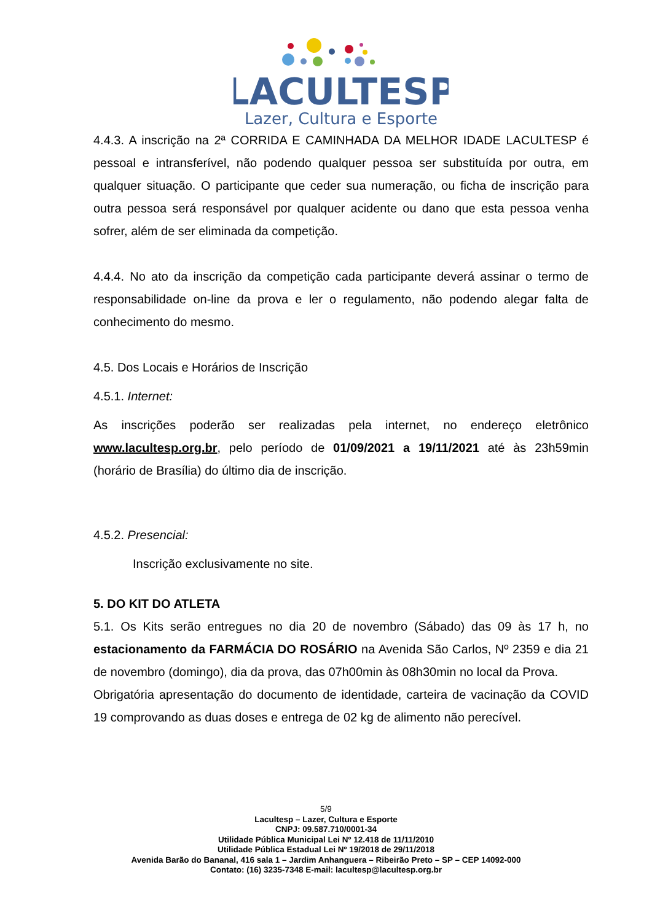LACULTESP
Lazer, Cultura e Esporte
4.4.3. A inscrição na 2ª CORRIDA E CAMINHADA DA MELHOR IDADE LACULTESP é pessoal e intransferível, não podendo qualquer pessoa ser substituída por outra, em qualquer situação. O participante que ceder sua numeração, ou ficha de inscrição para outra pessoa será responsável por qualquer acidente ou dano que esta pessoa venha sofrer, além de ser eliminada da competição.
4.4.4. No ato da inscrição da competição cada participante deverá assinar o termo de responsabilidade on-line da prova e ler o regulamento, não podendo alegar falta de conhecimento do mesmo.
4.5. Dos Locais e Horários de Inscrição
4.5.1. Internet:
As inscrições poderão ser realizadas pela internet, no endereço eletrônico www.lacultesp.org.br, pelo período de 01/09/2021 a 19/11/2021 até às 23h59min (horário de Brasília) do último dia de inscrição.
4.5.2. Presencial:
Inscrição exclusivamente no site.
5. DO KIT DO ATLETA
5.1. Os Kits serão entregues no dia 20 de novembro (Sábado) das 09 às 17 h, no estacionamento da FARMÁCIA DO ROSÁRIO na Avenida São Carlos, Nº 2359 e dia 21 de novembro (domingo), dia da prova, das 07h00min às 08h30min no local da Prova.
Obrigatória apresentação do documento de identidade, carteira de vacinação da COVID 19 comprovando as duas doses e entrega de 02 kg de alimento não perecível.
5/9
Lacultesp – Lazer, Cultura e Esporte
CNPJ: 09.587.710/0001-34
Utilidade Pública Municipal Lei Nº 12.418 de 11/11/2010
Utilidade Pública Estadual Lei Nº 19/2018 de 29/11/2018
Avenida Barão do Bananal, 416 sala 1 – Jardim Anhanguera – Ribeirão Preto – SP – CEP 14092-000
Contato: (16) 3235-7348 E-mail: lacultesp@lacultesp.org.br